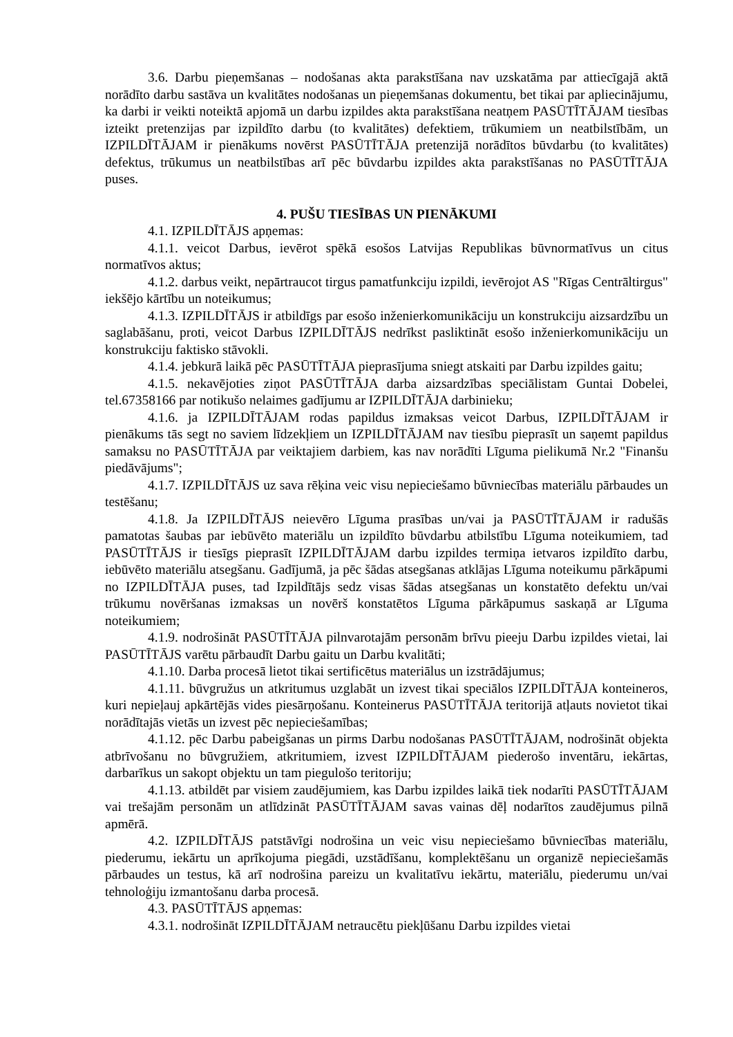3.6. Darbu pieņemšanas – nodošanas akta parakstīšana nav uzskatāma par attiecīgajā aktā norādīto darbu sastāva un kvalitātes nodošanas un pieņemšanas dokumentu, bet tikai par apliecinājumu, ka darbi ir veikti noteiktā apjomā un darbu izpildes akta parakstīšana neatņem PASŪTĪTĀJAM tiesības izteikt pretenzijas par izpildīto darbu (to kvalitātes) defektiem, trūkumiem un neatbilstībām, un IZPILDĪTĀJAM ir pienākums novērst PASŪTĪTĀJA pretenzijā norādītos būvdarbu (to kvalitātes) defektus, trūkumus un neatbilstības arī pēc būvdarbu izpildes akta parakstīšanas no PASŪTĪTĀJA puses.
4. PUŠU TIESĪBAS UN PIENĀKUMI
4.1. IZPILDĪTĀJS apņemas:
4.1.1. veicot Darbus, ievērot spēkā esošos Latvijas Republikas būvnormatīvus un citus normatīvos aktus;
4.1.2. darbus veikt, nepārtraucot tirgus pamatfunkciju izpildi, ievērojot AS "Rīgas Centrāltirgus" iekšējo kārtību un noteikumus;
4.1.3. IZPILDĪTĀJS ir atbildīgs par esošo inženierkomunikāciju un konstrukciju aizsardzību un saglabāšanu, proti, veicot Darbus IZPILDĪTĀJS nedrīkst pasliktināt esošo inženierkomunikāciju un konstrukciju faktisko stāvokli.
4.1.4. jebkurā laikā pēc PASŪTĪTĀJA pieprasījuma sniegt atskaiti par Darbu izpildes gaitu;
4.1.5. nekavējoties ziņot PASŪTĪTĀJA darba aizsardzības speciālistam Guntai Dobelei, tel.67358166 par notikušo nelaimes gadījumu ar IZPILDĪTĀJA darbinieku;
4.1.6. ja IZPILDĪTĀJAM rodas papildus izmaksas veicot Darbus, IZPILDĪTĀJAM ir pienākums tās segt no saviem līdzekļiem un IZPILDĪTĀJAM nav tiesību pieprasīt un saņemt papildus samaksu no PASŪTĪTĀJA par veiktajiem darbiem, kas nav norādīti Līguma pielikumā Nr.2 "Finanšu piedāvājums";
4.1.7. IZPILDĪTĀJS uz sava rēķina veic visu nepieciešamo būvniecības materiālu pārbaudes un testēšanu;
4.1.8. Ja IZPILDĪTĀJS neievēro Līguma prasības un/vai ja PASŪTĪTĀJAM ir radušās pamatotas šaubas par iebūvēto materiālu un izpildīto būvdarbu atbilstību Līguma noteikumiem, tad PASŪTĪTĀJS ir tiesīgs pieprasīt IZPILDĪTĀJAM darbu izpildes termiņa ietvaros izpildīto darbu, iebūvēto materiālu atsegšanu. Gadījumā, ja pēc šādas atsegšanas atklājas Līguma noteikumu pārkāpumi no IZPILDĪTĀJA puses, tad Izpildītājs sedz visas šādas atsegšanas un konstatēto defektu un/vai trūkumu novēršanas izmaksas un novērš konstatētos Līguma pārkāpumus saskaņā ar Līguma noteikumiem;
4.1.9. nodrošināt PASŪTĪTĀJA pilnvarotajām personām brīvu pieeju Darbu izpildes vietai, lai PASŪTĪTĀJS varētu pārbaudīt Darbu gaitu un Darbu kvalitāti;
4.1.10. Darba procesā lietot tikai sertificētus materiālus un izstrādājumus;
4.1.11. būvgružus un atkritumus uzglabāt un izvest tikai speciālos IZPILDĪTĀJA konteineros, kuri nepieļauj apkārtējās vides piesārņošanu. Konteinerus PASŪTĪTĀJA teritorijā atļauts novietot tikai norādītajās vietās un izvest pēc nepieciešamības;
4.1.12. pēc Darbu pabeigšanas un pirms Darbu nodošanas PASŪTĪTĀJAM, nodrošināt objekta atbrīvošanu no būvgružiem, atkritumiem, izvest IZPILDĪTĀJAM piederošo inventāru, iekārtas, darbarīkus un sakopt objektu un tam piegulošo teritoriju;
4.1.13. atbildēt par visiem zaudējumiem, kas Darbu izpildes laikā tiek nodarīti PASŪTĪTĀJAM vai trešajām personām un atlīdzināt PASŪTĪTĀJAM savas vainas dēļ nodarītos zaudējumus pilnā apmērā.
4.2. IZPILDĪTĀJS patstāvīgi nodrošina un veic visu nepieciešamo būvniecības materiālu, piederumu, iekārtu un aprīkojuma piegādi, uzstādīšanu, komplektēšanu un organizē nepieciešamās pārbaudes un testus, kā arī nodrošina pareizu un kvalitatīvu iekārtu, materiālu, piederumu un/vai tehnoloģiju izmantošanu darba procesā.
4.3. PASŪTĪTĀJS apņemas:
4.3.1. nodrošināt IZPILDĪTĀJAM netraucētu piekļūšanu Darbu izpildes vietai